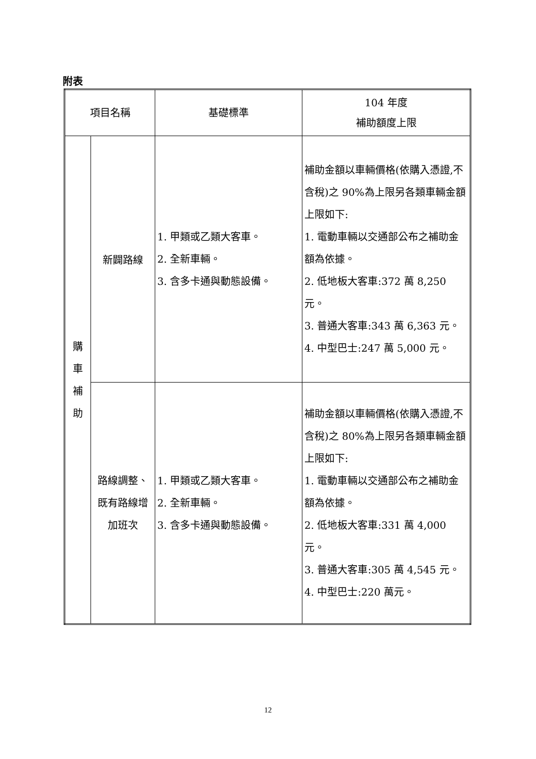附表
| 項目名稱 | | 基礎標準 | 104 年度 補助額度上限 |
| --- | --- | --- | --- |
| 購 車 補 助 | 新闢路線 | 1. 甲類或乙類大客車。 2. 全新車輛。 3. 含多卡通與動態設備。 | 補助金額以車輛價格(依購入憑證,不含稅)之 90%為上限另各類車輛金額上限如下: 1. 電動車輛以交通部公布之補助金額為依據。 2. 低地板大客車:372 萬 8,250 元。 3. 普通大客車:343 萬 6,363 元。 4. 中型巴士:247 萬 5,000 元。 |
| | 路線調整、既有路線增加班次 | 1. 甲類或乙類大客車。 2. 全新車輛。 3. 含多卡通與動態設備。 | 補助金額以車輛價格(依購入憑證,不含稅)之 80%為上限另各類車輛金額上限如下: 1. 電動車輛以交通部公布之補助金額為依據。 2. 低地板大客車:331 萬 4,000 元。 3. 普通大客車:305 萬 4,545 元。 4. 中型巴士:220 萬元。 |
12